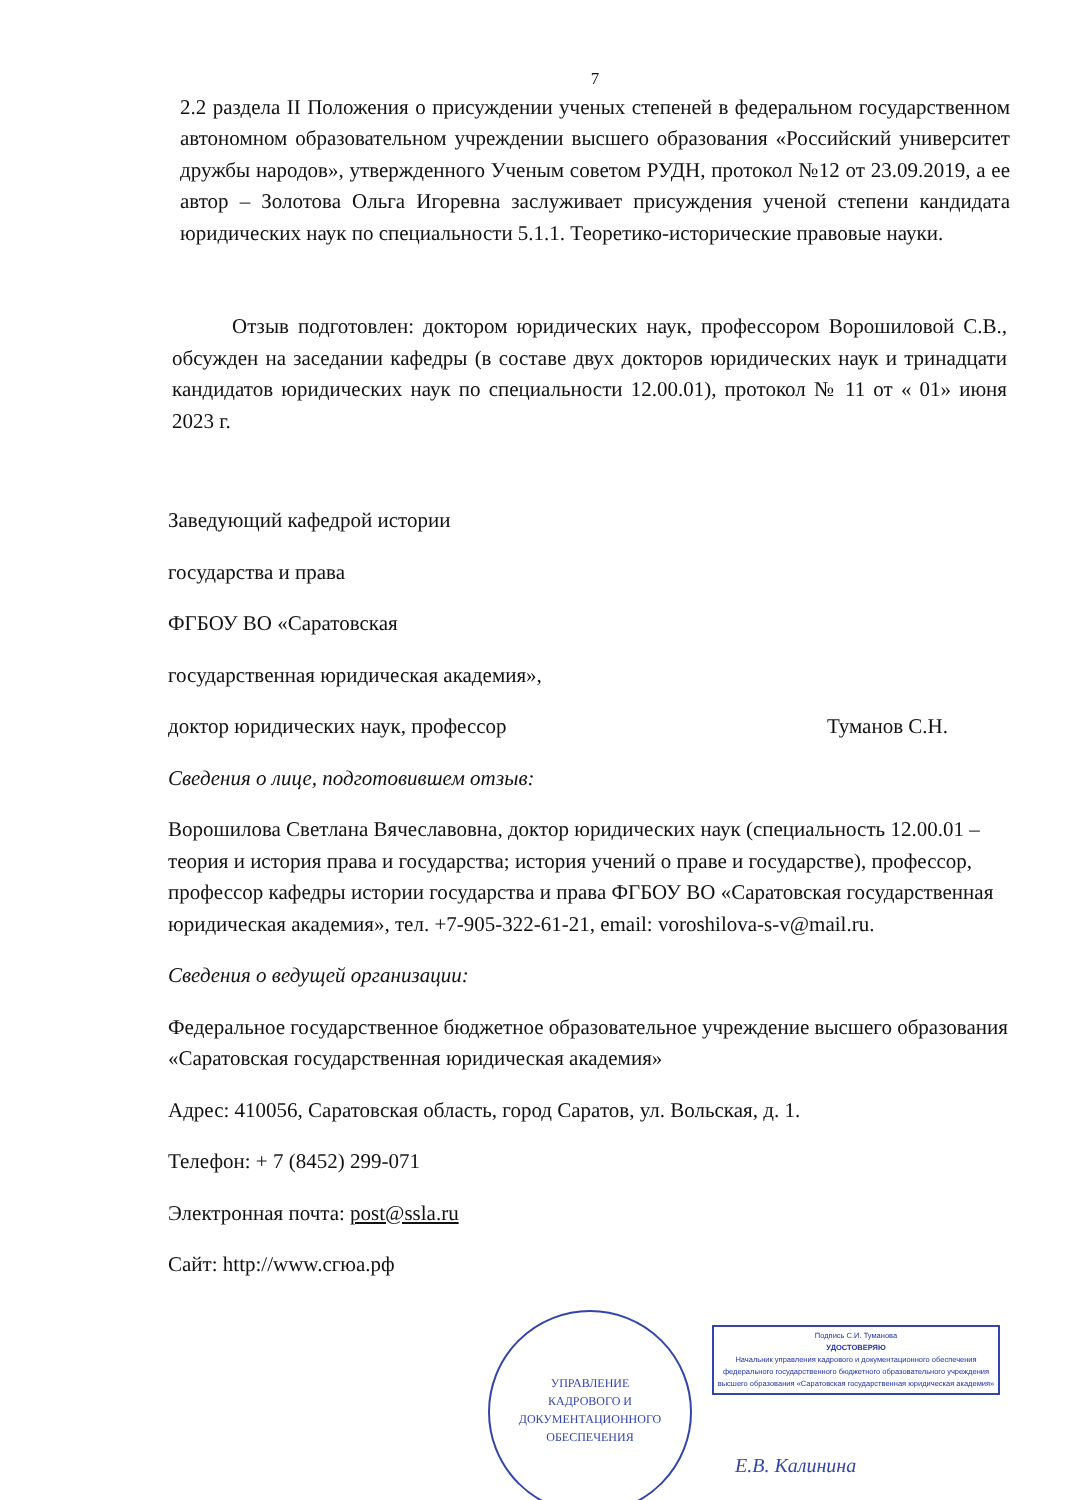7
2.2 раздела II Положения о присуждении ученых степеней в федеральном государственном автономном образовательном учреждении высшего образования «Российский университет дружбы народов», утвержденного Ученым советом РУДН, протокол №12 от 23.09.2019, а ее автор – Золотова Ольга Игоревна заслуживает присуждения ученой степени кандидата юридических наук по специальности 5.1.1. Теоретико-исторические правовые науки.
Отзыв подготовлен: доктором юридических наук, профессором Ворошиловой С.В., обсужден на заседании кафедры (в составе двух докторов юридических наук и тринадцати кандидатов юридических наук по специальности 12.00.01), протокол № 11 от « 01» июня 2023 г.
Заведующий кафедрой истории
государства и права
ФГБОУ ВО «Саратовская
государственная юридическая академия»,
доктор юридических наук, профессор Туманов С.Н.
Сведения о лице, подготовившем отзыв:
Ворошилова Светлана Вячеславовна, доктор юридических наук (специальность 12.00.01 – теория и история права и государства; история учений о праве и государстве), профессор, профессор кафедры истории государства и права ФГБОУ ВО «Саратовская государственная юридическая академия», тел. +7-905-322-61-21, email: voroshilova-s-v@mail.ru.
Сведения о ведущей организации:
Федеральное государственное бюджетное образовательное учреждение высшего образования «Саратовская государственная юридическая академия»
Адрес: 410056, Саратовская область, город Саратов, ул. Вольская, д. 1.
Телефон: + 7 (8452) 299-071
Электронная почта: post@ssla.ru
Сайт: http://www.сгюа.рф
УПРАВЛЕНИЕ
КАДРОВОГО И
ДОКУМЕНТАЦИОННОГО
ОБЕСПЕЧЕНИЯ
Подпись С.И. Туманова
УДОСТОВЕРЯЮ
Начальник управления кадрового и документационного обеспечения федерального государственного бюджетного образовательного учреждения высшего образования «Саратовская государственная юридическая академия»
Е.В. Калинина